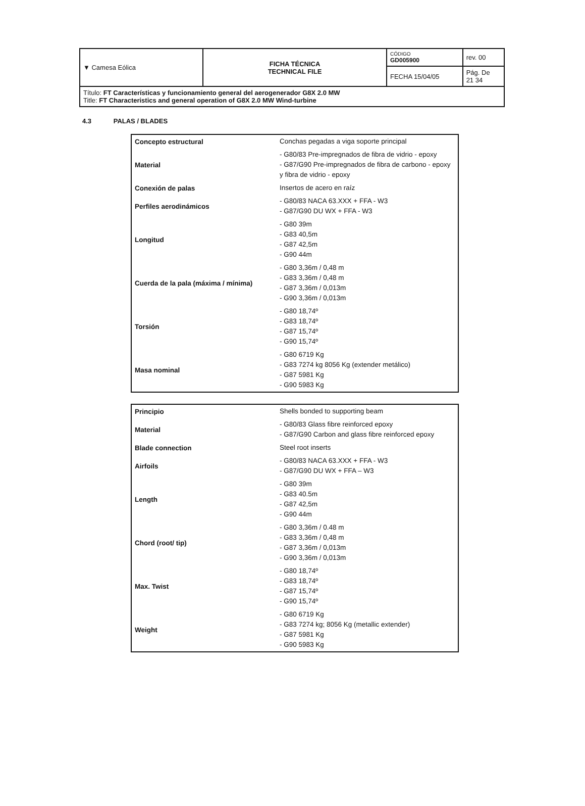| ▼ Camesa Eólica | FICHA TÉCNICA TECHNICAL FILE | CÓDIGO GD005900 | rev. 00 |
| | | FECHA 15/04/05 | Pág. De 21 34 |
| Título: FT Características y funcionamiento general del aerogenerador G8X 2.0 MW Title: FT Characteristics and general operation of G8X 2.0 MW Wind-turbine | | | |
4.3 PALAS / BLADES
| Concepto estructural | Conchas pegadas a viga soporte principal |
| Material | - G80/83 Pre-impregnados de fibra de vidrio - epoxy - G87/G90 Pre-impregnados de fibra de carbono - epoxy y fibra de vidrio - epoxy |
| Conexión de palas | Insertos de acero en raíz |
| Perfiles aerodinámicos | - G80/83 NACA 63.XXX + FFA - W3 - G87/G90 DU WX + FFA - W3 |
| Longitud | - G80 39m - G83 40,5m - G87 42,5m - G90 44m |
| Cuerda de la pala (máxima / mínima) | - G80 3,36m / 0,48 m - G83 3,36m / 0,48 m - G87 3,36m / 0,013m - G90 3,36m / 0,013m |
| Torsión | - G80 18,74º - G83 18,74º - G87 15,74º - G90 15,74º |
| Masa nominal | - G80 6719 Kg - G83 7274 kg 8056 Kg (extender metálico) - G87 5981 Kg - G90 5983 Kg |
| Principio | Shells bonded to supporting beam |
| Material | - G80/83 Glass fibre reinforced epoxy - G87/G90 Carbon and glass fibre reinforced epoxy |
| Blade connection | Steel root inserts |
| Airfoils | - G80/83 NACA 63.XXX + FFA - W3 - G87/G90 DU WX + FFA – W3 |
| Length | - G80 39m - G83 40.5m - G87 42,5m - G90 44m |
| Chord (root/ tip) | - G80 3,36m / 0.48 m - G83 3,36m / 0,48 m - G87 3,36m / 0,013m - G90 3,36m / 0,013m |
| Max. Twist | - G80 18,74º - G83 18,74º - G87 15,74º - G90 15,74º |
| Weight | - G80 6719 Kg - G83 7274 kg; 8056 Kg (metallic extender) - G87 5981 Kg - G90 5983 Kg |